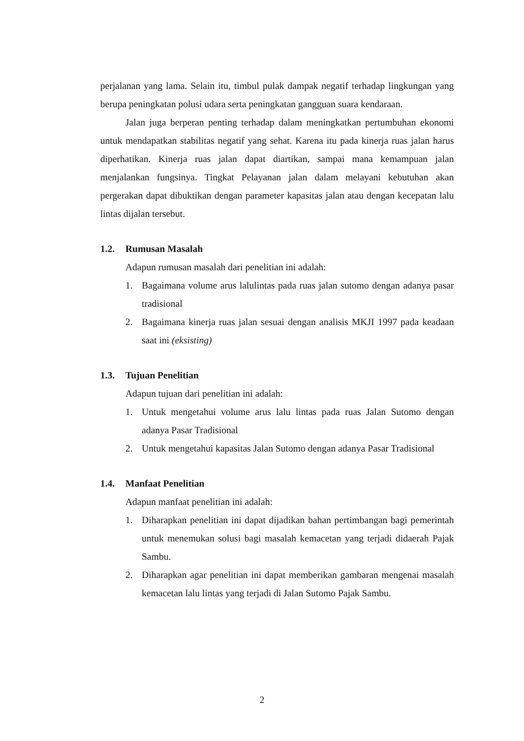perjalanan yang lama. Selain itu, timbul pulak dampak negatif terhadap lingkungan yang berupa peningkatan polusi udara serta peningkatan gangguan suara kendaraan.
Jalan juga berperan penting terhadap dalam meningkatkan pertumbuhan ekonomi untuk mendapatkan stabilitas negatif yang sehat. Karena itu pada kinerja ruas jalan harus diperhatikan. Kinerja ruas jalan dapat diartikan, sampai mana kemampuan jalan menjalankan fungsinya. Tingkat Pelayanan jalan dalam melayani kebutuhan akan pergerakan dapat dibuktikan dengan parameter kapasitas jalan atau dengan kecepatan lalu lintas dijalan tersebut.
1.2. Rumusan Masalah
Adapun rumusan masalah dari penelitian ini adalah:
1. Bagaimana volume arus lalulintas pada ruas jalan sutomo dengan adanya pasar tradisional
2. Bagaimana kinerja ruas jalan sesuai dengan analisis MKJI 1997 pada keadaan saat ini (eksisting)
1.3. Tujuan Penelitian
Adapun tujuan dari penelitian ini adalah:
1. Untuk mengetahui volume arus lalu lintas pada ruas Jalan Sutomo dengan adanya Pasar Tradisional
2. Untuk mengetahui kapasitas Jalan Sutomo dengan adanya Pasar Tradisional
1.4. Manfaat Penelitian
Adapun manfaat penelitian ini adalah:
1. Diharapkan penelitian ini dapat dijadikan bahan pertimbangan bagi pemerintah untuk menemukan solusi bagi masalah kemacetan yang terjadi didaerah Pajak Sambu.
2. Diharapkan agar penelitian ini dapat memberikan gambaran mengenai masalah kemacetan lalu lintas yang terjadi di Jalan Sutomo Pajak Sambu.
2